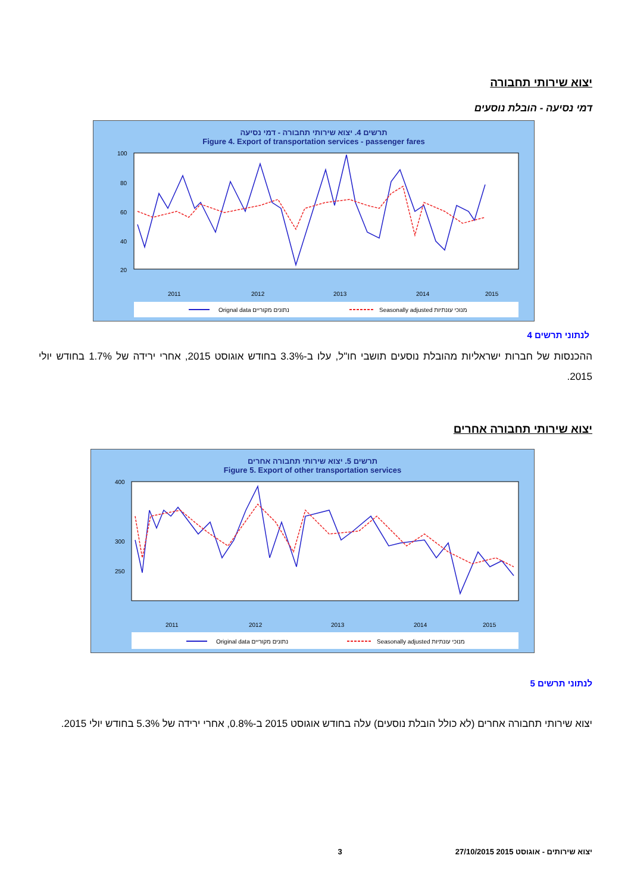יצוא שירותי תחבורה
דמי נסיעה - הובלת נוסעים
תרשים 4. יצוא שירותי תחבורה - דמי נסיעה
Figure 4. Export of transportation services - passenger fares
100
80
60
40
20
2011
2012
2013
2014
2015
Orignal data נתונים מקוריים
Seasonally adjusted מנוכי עונתיות
לנתוני תרשים 4
ההכנסות של חברות ישראליות מהובלת נוסעים תושבי חו"ל, עלו ב-3.3% בחודש אוגוסט 2015, אחרי ירידה של 1.7% בחודש יולי 2015.
יצוא שירותי תחבורה אחרים
תרשים 5. יצוא שירותי תחבורה אחרים
Figure 5. Export of other transportation services
400
300
250
2011
2012
2013
2014
2015
Original data נתונים מקוריים
Seasonally adjusted מנוכי עונתיות
לנתוני תרשים 5
יצוא שירותי תחבורה אחרים (לא כולל הובלת נוסעים) עלה בחודש אוגוסט 2015 ב-0.8%, אחרי ירידה של 5.3% בחודש יולי 2015.
יצוא שירותים - אוגוסט 2015 27/10/2015 3